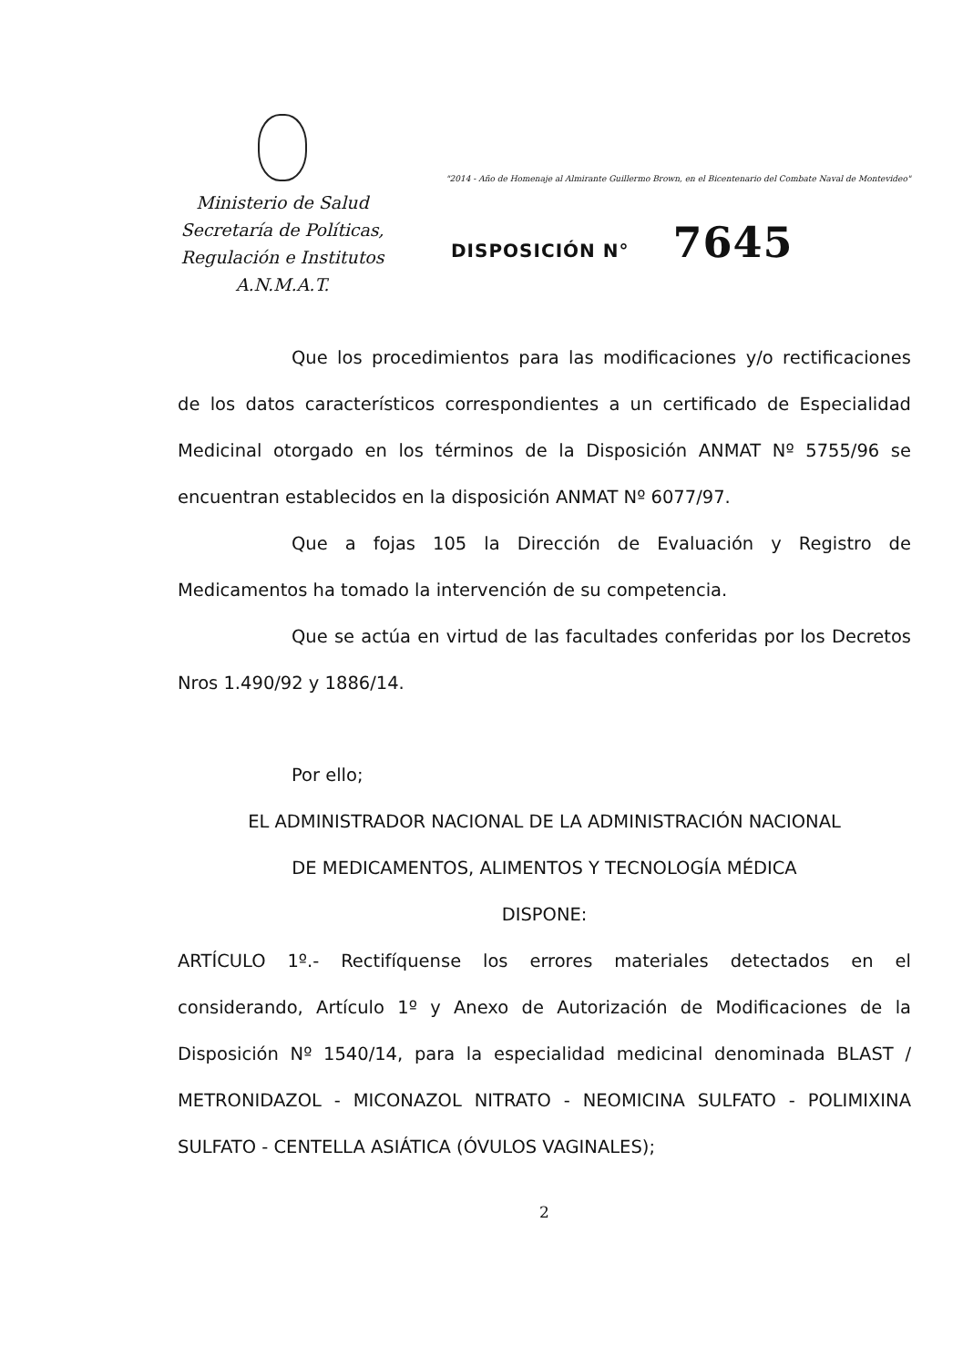Ministerio de Salud
Secretaría de Políticas,
Regulación e Institutos
A.N.M.A.T.
"2014 - Año de Homenaje al Almirante Guillermo Brown, en el Bicentenario del Combate Naval de Montevideo"
DISPOSICIÓN N° 7645
Que los procedimientos para las modificaciones y/o rectificaciones de los datos característicos correspondientes a un certificado de Especialidad Medicinal otorgado en los términos de la Disposición ANMAT Nº 5755/96 se encuentran establecidos en la disposición ANMAT Nº 6077/97.
Que a fojas 105 la Dirección de Evaluación y Registro de Medicamentos ha tomado la intervención de su competencia.
Que se actúa en virtud de las facultades conferidas por los Decretos Nros 1.490/92 y 1886/14.
Por ello;
EL ADMINISTRADOR NACIONAL DE LA ADMINISTRACIÓN NACIONAL
DE MEDICAMENTOS, ALIMENTOS Y TECNOLOGÍA MÉDICA
DISPONE:
ARTÍCULO 1º.- Rectifíquense los errores materiales detectados en el considerando, Artículo 1º y Anexo de Autorización de Modificaciones de la Disposición Nº 1540/14, para la especialidad medicinal denominada BLAST / METRONIDAZOL - MICONAZOL NITRATO - NEOMICINA SULFATO - POLIMIXINA SULFATO - CENTELLA ASIÁTICA (ÓVULOS VAGINALES);
2